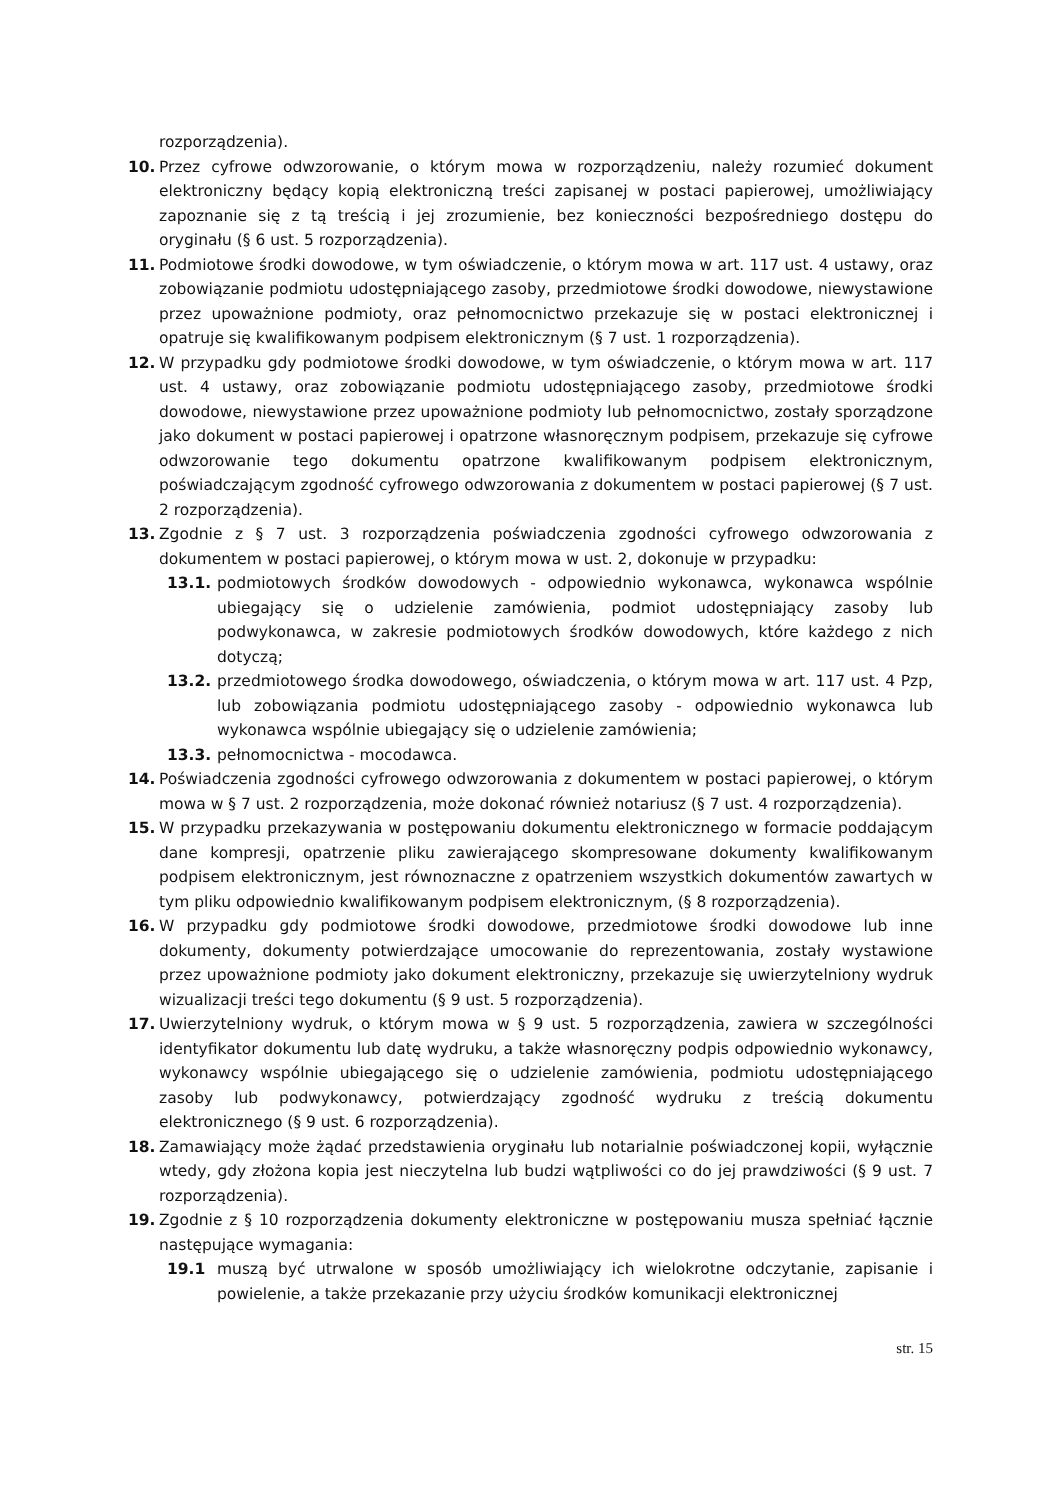rozporządzenia).
10. Przez cyfrowe odwzorowanie, o którym mowa w rozporządzeniu, należy rozumieć dokument elektroniczny będący kopią elektroniczną treści zapisanej w postaci papierowej, umożliwiający zapoznanie się z tą treścią i jej zrozumienie, bez konieczności bezpośredniego dostępu do oryginału (§ 6 ust. 5 rozporządzenia).
11. Podmiotowe środki dowodowe, w tym oświadczenie, o którym mowa w art. 117 ust. 4 ustawy, oraz zobowiązanie podmiotu udostępniającego zasoby, przedmiotowe środki dowodowe, niewystawione przez upoważnione podmioty, oraz pełnomocnictwo przekazuje się w postaci elektronicznej i opatruje się kwalifikowanym podpisem elektronicznym (§ 7 ust. 1 rozporządzenia).
12. W przypadku gdy podmiotowe środki dowodowe, w tym oświadczenie, o którym mowa w art. 117 ust. 4 ustawy, oraz zobowiązanie podmiotu udostępniającego zasoby, przedmiotowe środki dowodowe, niewystawione przez upoważnione podmioty lub pełnomocnictwo, zostały sporządzone jako dokument w postaci papierowej i opatrzone własnoręcznym podpisem, przekazuje się cyfrowe odwzorowanie tego dokumentu opatrzone kwalifikowanym podpisem elektronicznym, poświadczającym zgodność cyfrowego odwzorowania z dokumentem w postaci papierowej (§ 7 ust. 2 rozporządzenia).
13. Zgodnie z § 7 ust. 3 rozporządzenia poświadczenia zgodności cyfrowego odwzorowania z dokumentem w postaci papierowej, o którym mowa w ust. 2, dokonuje w przypadku:
13.1. podmiotowych środków dowodowych - odpowiednio wykonawca, wykonawca wspólnie ubiegający się o udzielenie zamówienia, podmiot udostępniający zasoby lub podwykonawca, w zakresie podmiotowych środków dowodowych, które każdego z nich dotyczą;
13.2. przedmiotowego środka dowodowego, oświadczenia, o którym mowa w art. 117 ust. 4 Pzp, lub zobowiązania podmiotu udostępniającego zasoby - odpowiednio wykonawca lub wykonawca wspólnie ubiegający się o udzielenie zamówienia;
13.3. pełnomocnictwa - mocodawca.
14. Poświadczenia zgodności cyfrowego odwzorowania z dokumentem w postaci papierowej, o którym mowa w § 7 ust. 2 rozporządzenia, może dokonać również notariusz (§ 7 ust. 4 rozporządzenia).
15. W przypadku przekazywania w postępowaniu dokumentu elektronicznego w formacie poddającym dane kompresji, opatrzenie pliku zawierającego skompresowane dokumenty kwalifikowanym podpisem elektronicznym, jest równoznaczne z opatrzeniem wszystkich dokumentów zawartych w tym pliku odpowiednio kwalifikowanym podpisem elektronicznym, (§ 8 rozporządzenia).
16. W przypadku gdy podmiotowe środki dowodowe, przedmiotowe środki dowodowe lub inne dokumenty, dokumenty potwierdzające umocowanie do reprezentowania, zostały wystawione przez upoważnione podmioty jako dokument elektroniczny, przekazuje się uwierzytelniony wydruk wizualizacji treści tego dokumentu (§ 9 ust. 5 rozporządzenia).
17. Uwierzytelniony wydruk, o którym mowa w § 9 ust. 5 rozporządzenia, zawiera w szczególności identyfikator dokumentu lub datę wydruku, a także własnoręczny podpis odpowiednio wykonawcy, wykonawcy wspólnie ubiegającego się o udzielenie zamówienia, podmiotu udostępniającego zasoby lub podwykonawcy, potwierdzający zgodność wydruku z treścią dokumentu elektronicznego (§ 9 ust. 6 rozporządzenia).
18. Zamawiający może żądać przedstawienia oryginału lub notarialnie poświadczonej kopii, wyłącznie wtedy, gdy złożona kopia jest nieczytelna lub budzi wątpliwości co do jej prawdziwości (§ 9 ust. 7 rozporządzenia).
19. Zgodnie z § 10 rozporządzenia dokumenty elektroniczne w postępowaniu musza spełniać łącznie następujące wymagania:
19.1 muszą być utrwalone w sposób umożliwiający ich wielokrotne odczytanie, zapisanie i powielenie, a także przekazanie przy użyciu środków komunikacji elektronicznej
str. 15